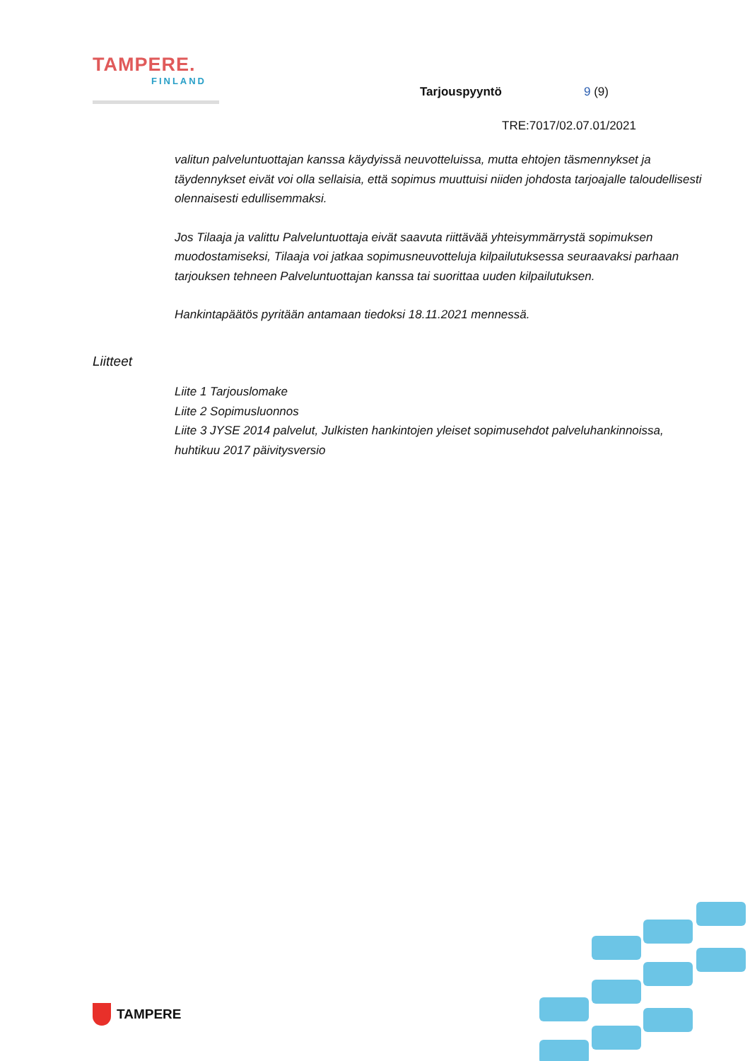TAMPERE.
FINLAND
Tarjouspyyntö 9 (9)
TRE:7017/02.07.01/2021
valitun palveluntuottajan kanssa käydyissä neuvotteluissa, mutta ehtojen täsmennykset ja täydennykset eivät voi olla sellaisia, että sopimus muuttuisi niiden johdosta tarjoajalle taloudellisesti olennaisesti edullisemmaksi.
Jos Tilaaja ja valittu Palveluntuottaja eivät saavuta riittävää yhteisymmärrystä sopimuksen muodostamiseksi, Tilaaja voi jatkaa sopimusneuvotteluja kilpailutuksessa seuraavaksi parhaan tarjouksen tehneen Palveluntuottajan kanssa tai suorittaa uuden kilpailutuksen.
Hankintapäätös pyritään antamaan tiedoksi 18.11.2021 mennessä.
Liitteet
Liite 1 Tarjouslomake
Liite 2 Sopimusluonnos
Liite 3 JYSE 2014 palvelut, Julkisten hankintojen yleiset sopimusehdot palveluhankinnoissa, huhtikuu 2017 päivitysversio
TAMPERE